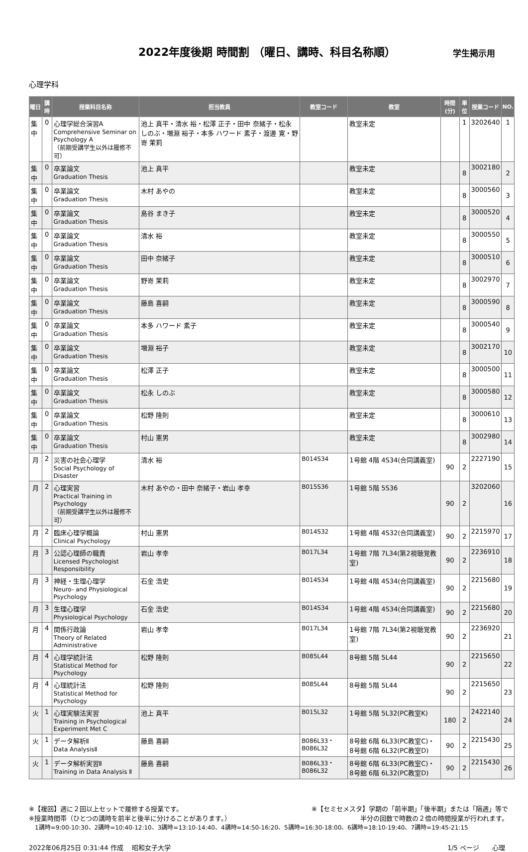2022年度後期 時間割 （曜日、講時、科目名称順）
学生掲示用
心理学科
| 曜日 | 講時 | 授業科目名称 | 担当教員 | 教室コード | 教室 | 時間(分) | 単位 | 授業コード | NO. |
| --- | --- | --- | --- | --- | --- | --- | --- | --- | --- |
| 集中 | 0 | 心理学総合演習A Comprehensive Seminar on Psychology A （前期受講学生以外は履修不可） | 池上 真平・清水 裕・松澤 正子・田中 奈緒子・松永 しのぶ・増淵 裕子・本多 ハワード 素子・渡邊 寛・野嵜 茉莉 | | 教室未定 | | 1 | 3202640 | 1 |
| 集中 | 0 | 卒業論文 Graduation Thesis | 池上 真平 | | 教室未定 | | 8 | 3002180 | 2 |
| 集中 | 0 | 卒業論文 Graduation Thesis | 木村 あやの | | 教室未定 | | 8 | 3000560 | 3 |
| 集中 | 0 | 卒業論文 Graduation Thesis | 島谷 まき子 | | 教室未定 | | 8 | 3000520 | 4 |
| 集中 | 0 | 卒業論文 Graduation Thesis | 清水 裕 | | 教室未定 | | 8 | 3000550 | 5 |
| 集中 | 0 | 卒業論文 Graduation Thesis | 田中 奈緒子 | | 教室未定 | | 8 | 3000510 | 6 |
| 集中 | 0 | 卒業論文 Graduation Thesis | 野嵜 茉莉 | | 教室未定 | | 8 | 3002970 | 7 |
| 集中 | 0 | 卒業論文 Graduation Thesis | 藤島 喜嗣 | | 教室未定 | | 8 | 3000590 | 8 |
| 集中 | 0 | 卒業論文 Graduation Thesis | 本多 ハワード 素子 | | 教室未定 | | 8 | 3000540 | 9 |
| 集中 | 0 | 卒業論文 Graduation Thesis | 増淵 裕子 | | 教室未定 | | 8 | 3002170 | 10 |
| 集中 | 0 | 卒業論文 Graduation Thesis | 松澤 正子 | | 教室未定 | | 8 | 3000500 | 11 |
| 集中 | 0 | 卒業論文 Graduation Thesis | 松永 しのぶ | | 教室未定 | | 8 | 3000580 | 12 |
| 集中 | 0 | 卒業論文 Graduation Thesis | 松野 隆則 | | 教室未定 | | 8 | 3000610 | 13 |
| 集中 | 0 | 卒業論文 Graduation Thesis | 村山 憲男 | | 教室未定 | | 8 | 3002980 | 14 |
| 月 | 2 | 災害の社会心理学 Social Psychology of Disaster | 清水 裕 | B014S34 | 1号館 4階 4S34(合同講義室) | 90 | 2 | 2227190 | 15 |
| 月 | 2 | 心理実習 Practical Training in Psychology （前期受講学生以外は履修不可） | 木村 あやの・田中 奈緒子・岩山 孝幸 | B015S36 | 1号館 5階 5S36 | 90 | 2 | 3202060 | 16 |
| 月 | 2 | 臨床心理学概論 Clinical Psychology | 村山 憲男 | B014S32 | 1号館 4階 4S32(合同講義室) | 90 | 2 | 2215970 | 17 |
| 月 | 3 | 公認心理師の職責 Licensed Psychologist Responsibility | 岩山 孝幸 | B017L34 | 1号館 7階 7L34(第2視聴覚教室) | 90 | 2 | 2236910 | 18 |
| 月 | 3 | 神経・生理心理学 Neuro- and Physiological Psychology | 石金 浩史 | B014S34 | 1号館 4階 4S34(合同講義室) | 90 | 2 | 2215680 | 19 |
| 月 | 3 | 生理心理学 Physiological Psychology | 石金 浩史 | B014S34 | 1号館 4階 4S34(合同講義室) | 90 | 2 | 2215680 | 20 |
| 月 | 4 | 関係行政論 Theory of Related Administrative | 岩山 孝幸 | B017L34 | 1号館 7階 7L34(第2視聴覚教室) | 90 | 2 | 2236920 | 21 |
| 月 | 4 | 心理学統計法 Statistical Method for Psychology | 松野 隆則 | B085L44 | 8号館 5階 5L44 | 90 | 2 | 2215650 | 22 |
| 月 | 4 | 心理統計法 Statistical Method for Psychology | 松野 隆則 | B085L44 | 8号館 5階 5L44 | 90 | 2 | 2215650 | 23 |
| 火 | 1 | 心理実験法実習 Training in Psychological Experiment Met C | 池上 真平 | B015L32 | 1号館 5階 5L32(PC教室K) | 180 | 2 | 2422140 | 24 |
| 火 | 1 | データ解析Ⅱ Data AnalysisⅡ | 藤島 喜嗣 | B086L33・B086L32 | 8号館 6階 6L33(PC教室C)・8号館 6階 6L32(PC教室D) | 90 | 2 | 2215430 | 25 |
| 火 | 1 | データ解析実習Ⅱ Training in Data Analysis Ⅱ | 藤島 喜嗣 | B086L33・B086L32 | 8号館 6階 6L33(PC教室C)・8号館 6階 6L32(PC教室D) | 90 | 2 | 2215430 | 26 |
※【複回】週に２回以上セットで履修する授業です。 ※【セミセメスタ】学期の「前半期」「後半期」または「隔週」等で
※授業時間帯（ひとつの講時を前半と後半に分けることがあります。） 半分の回数で時数の２倍の時間授業が行われます。
　1講時=9:00-10:30、2講時=10:40-12:10、3講時=13:10-14:40、4講時=14:50-16:20、5講時=16:30-18:00、6講時=18:10-19:40、7講時=19:45-21:15
2022年06月25日 0:31:44 作成　 昭和女子大学 1/5 ページ　　心理